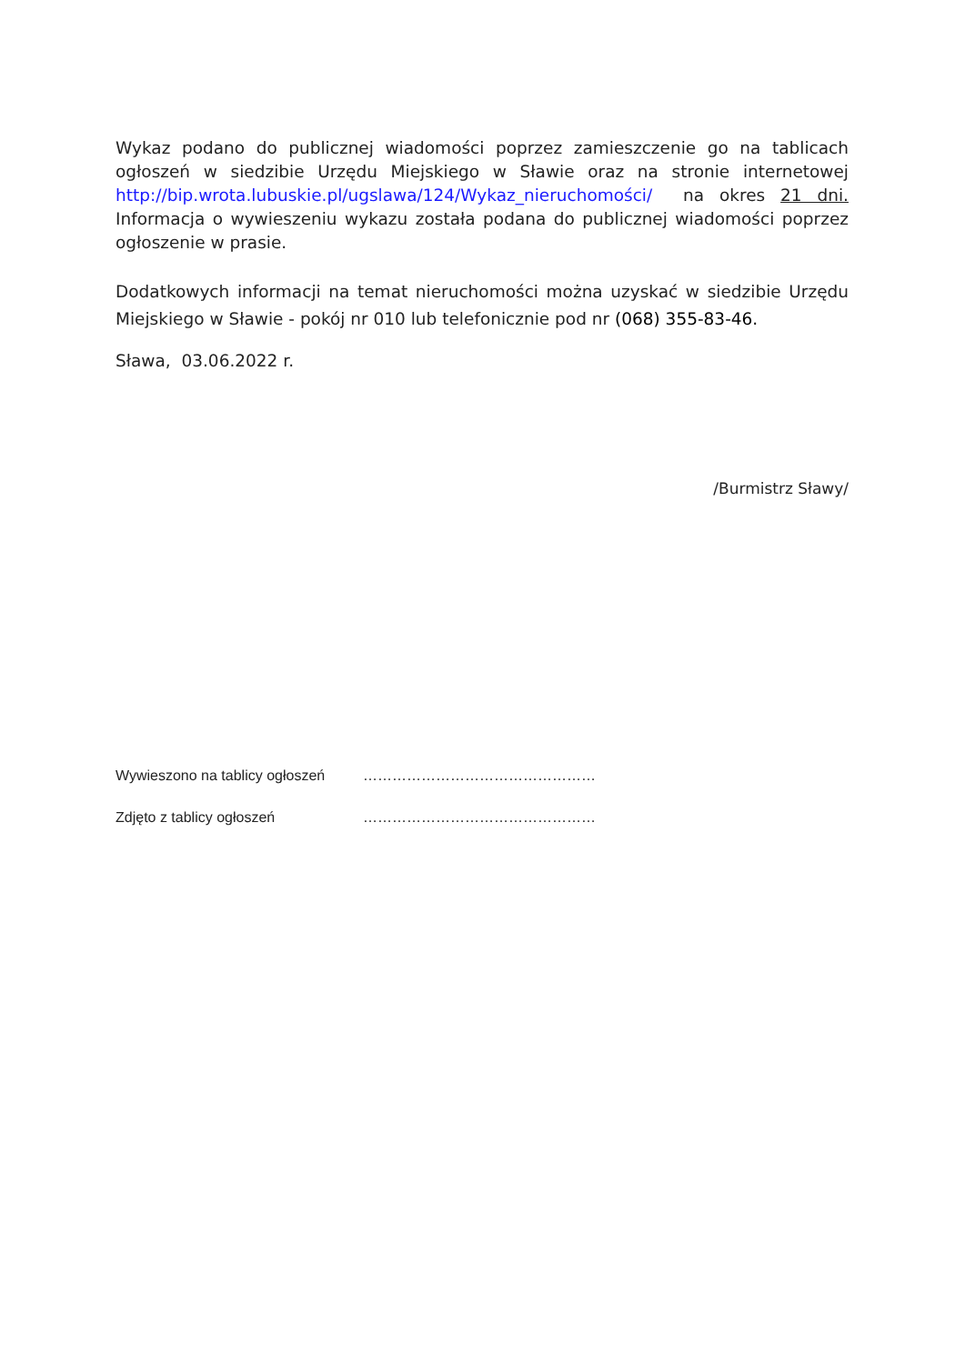Wykaz podano do publicznej wiadomości poprzez zamieszczenie go na tablicach ogłoszeń w siedzibie Urzędu Miejskiego w Sławie oraz na stronie internetowej http://bip.wrota.lubuskie.pl/ugslawa/124/Wykaz_nieruchomości/ na okres 21 dni. Informacja o wywieszeniu wykazu została podana do publicznej wiadomości poprzez ogłoszenie w prasie.
Dodatkowych informacji na temat nieruchomości można uzyskać w siedzibie Urzędu Miejskiego w Sławie - pokój nr 010 lub telefonicznie pod nr (068) 355-83-46.
Sława, 03.06.2022 r.
/Burmistrz Sławy/
Wywieszono na tablicy ogłoszeń …………………………………………
Zdjęto z tablicy ogłoszeń …………………………………………